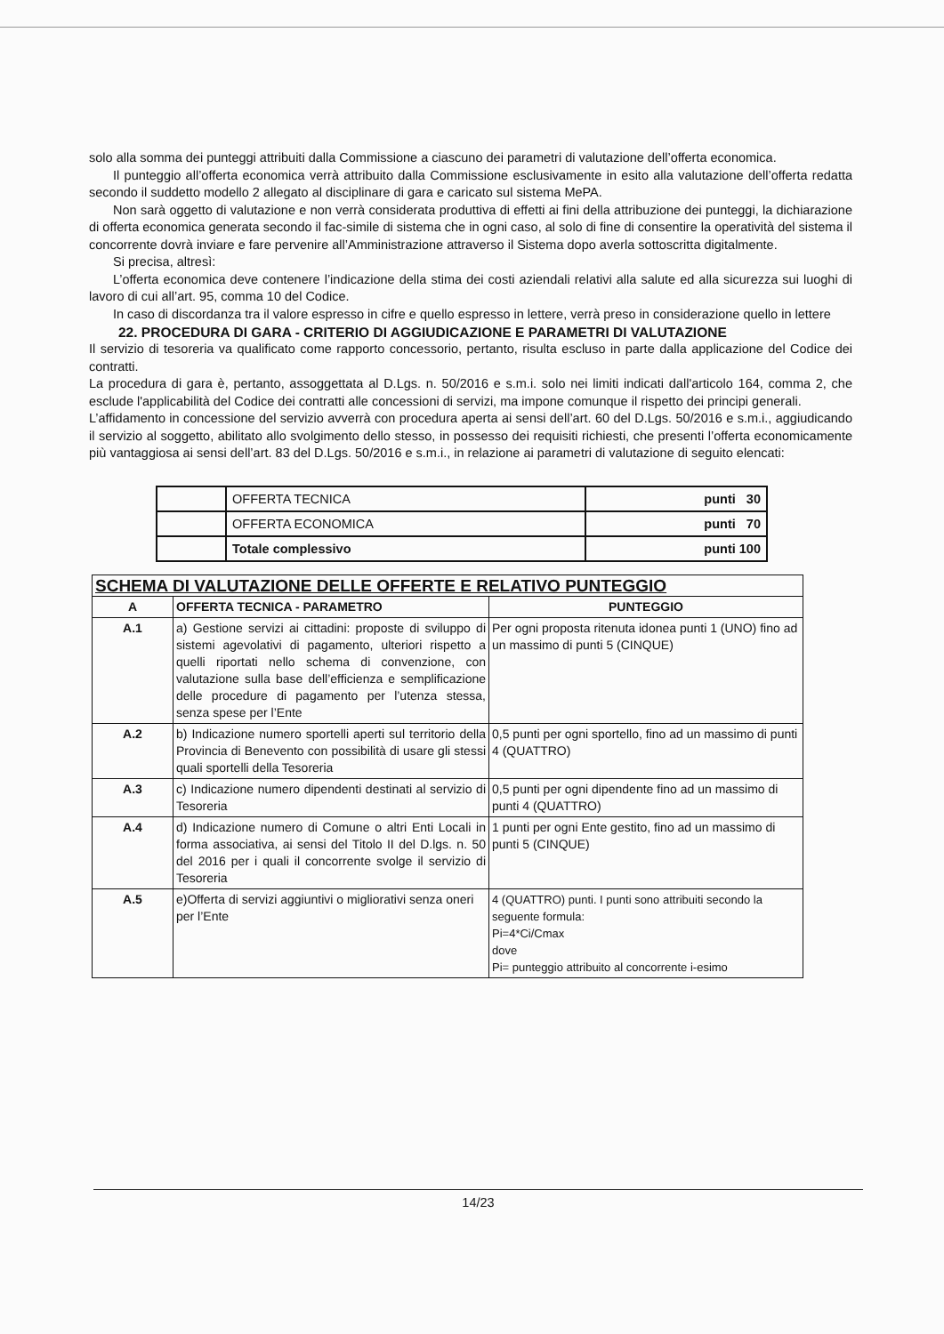solo alla somma dei punteggi attribuiti dalla Commissione a ciascuno dei parametri di valutazione dell’offerta economica.
Il punteggio all’offerta economica verrà attribuito dalla Commissione esclusivamente in esito alla valutazione dell’offerta redatta secondo il suddetto modello 2 allegato al disciplinare di gara e caricato sul sistema MePA.
Non sarà oggetto di valutazione e non verrà considerata produttiva di effetti ai fini della attribuzione dei punteggi, la dichiarazione di offerta economica generata secondo il fac-simile di sistema che in ogni caso, al solo di fine di consentire la operatività del sistema il concorrente dovrà inviare e fare pervenire all’Amministrazione attraverso il Sistema dopo averla sottoscritta digitalmente.
Si precisa, altresì:
L’offerta economica deve contenere l’indicazione della stima dei costi aziendali relativi alla salute ed alla sicurezza sui luoghi di lavoro di cui all’art. 95, comma 10 del Codice.
In caso di discordanza tra il valore espresso in cifre e quello espresso in lettere, verrà preso in considerazione quello in lettere
22. PROCEDURA DI GARA - CRITERIO DI AGGIUDICAZIONE E PARAMETRI DI VALUTAZIONE
Il servizio di tesoreria va qualificato come rapporto concessorio, pertanto, risulta escluso in parte dalla applicazione del Codice dei contratti.
La procedura di gara è, pertanto, assoggettata al D.Lgs. n. 50/2016 e s.m.i. solo nei limiti indicati dall'articolo 164, comma 2, che esclude l'applicabilità del Codice dei contratti alle concessioni di servizi, ma impone comunque il rispetto dei principi generali.
L’affidamento in concessione del servizio avverrà con procedura aperta ai sensi dell’art. 60 del D.Lgs. 50/2016 e s.m.i., aggiudicando il servizio al soggetto, abilitato allo svolgimento dello stesso, in possesso dei requisiti richiesti, che presenti l’offerta economicamente più vantaggiosa ai sensi dell’art. 83 del D.Lgs. 50/2016 e s.m.i., in relazione ai parametri di valutazione di seguito elencati:
| | OFFERTA TECNICA | punti 30 |
| | OFFERTA ECONOMICA | punti 70 |
| | Totale complessivo | punti 100 |
| SCHEMA DI VALUTAZIONE DELLE OFFERTE E RELATIVO PUNTEGGIO | | |
| --- | --- | --- |
| A | OFFERTA TECNICA - PARAMETRO | PUNTEGGIO |
| A.1 | a) Gestione servizi ai cittadini: proposte di sviluppo di sistemi agevolativi di pagamento, ulteriori rispetto a quelli riportati nello schema di convenzione, con valutazione sulla base dell’efficienza e semplificazione delle procedure di pagamento per l’utenza stessa, senza spese per l’Ente | Per ogni proposta ritenuta idonea punti 1 (UNO) fino ad un massimo di punti 5 (CINQUE) |
| A.2 | b) Indicazione numero sportelli aperti sul territorio della Provincia di Benevento con possibilità di usare gli stessi quali sportelli della Tesoreria | 0,5 punti per ogni sportello, fino ad un massimo di punti 4 (QUATTRO) |
| A.3 | c) Indicazione numero dipendenti destinati al servizio di Tesoreria | 0,5 punti per ogni dipendente fino ad un massimo di punti 4 (QUATTRO) |
| A.4 | d) Indicazione numero di Comune o altri Enti Locali in forma associativa, ai sensi del Titolo II del D.lgs. n. 50 del 2016 per i quali il concorrente svolge il servizio di Tesoreria | 1 punti per ogni Ente gestito, fino ad un massimo di punti 5 (CINQUE) |
| A.5 | e)Offerta di servizi aggiuntivi o migliorativi senza oneri per l’Ente | 4 (QUATTRO) punti. I punti sono attribuiti secondo la seguente formula: Pi=4*Ci/Cmax dove Pi= punteggio attribuito al concorrente i-esimo |
14/23